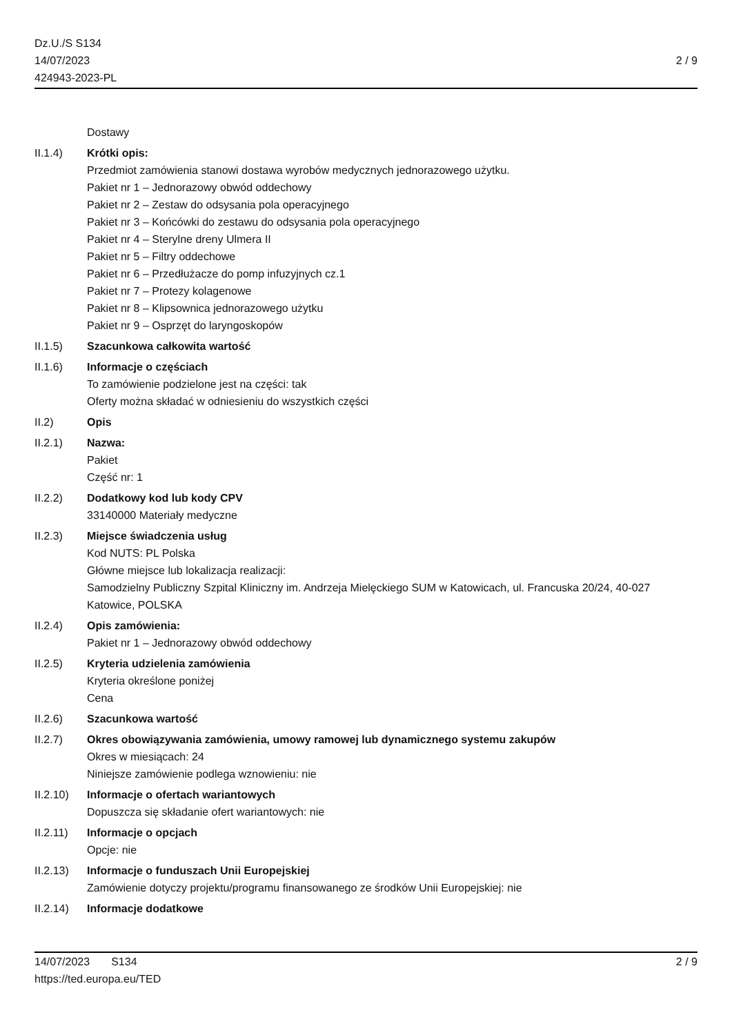Dz.U./S S134
14/07/2023
424943-2023-PL
2 / 9
Dostawy
II.1.4) Krótki opis:
Przedmiot zamówienia stanowi dostawa wyrobów medycznych jednorazowego użytku.
Pakiet nr 1 – Jednorazowy obwód oddechowy
Pakiet nr 2 – Zestaw do odsysania pola operacyjnego
Pakiet nr 3 – Końcówki do zestawu do odsysania pola operacyjnego
Pakiet nr 4 – Sterylne dreny Ulmera II
Pakiet nr 5 – Filtry oddechowe
Pakiet nr 6 – Przedłużacze do pomp infuzyjnych cz.1
Pakiet nr 7 – Protezy kolagenowe
Pakiet nr 8 – Klipsownica jednorazowego użytku
Pakiet nr 9 – Osprzęt do laryngoskopów
II.1.5) Szacunkowa całkowita wartość
II.1.6) Informacje o częściach
To zamówienie podzielone jest na części: tak
Oferty można składać w odniesieniu do wszystkich części
II.2) Opis
II.2.1) Nazwa:
Pakiet
Część nr: 1
II.2.2) Dodatkowy kod lub kody CPV
33140000 Materiały medyczne
II.2.3) Miejsce świadczenia usług
Kod NUTS: PL Polska
Główne miejsce lub lokalizacja realizacji:
Samodzielny Publiczny Szpital Kliniczny im. Andrzeja Mielęckiego SUM w Katowicach, ul. Francuska 20/24, 40-027 Katowice, POLSKA
II.2.4) Opis zamówienia:
Pakiet nr 1 – Jednorazowy obwód oddechowy
II.2.5) Kryteria udzielenia zamówienia
Kryteria określone poniżej
Cena
II.2.6) Szacunkowa wartość
II.2.7) Okres obowiązywania zamówienia, umowy ramowej lub dynamicznego systemu zakupów
Okres w miesiącach: 24
Niniejsze zamówienie podlega wznowieniu: nie
II.2.10)
Informacje o ofertach wariantowych
Dopuszcza się składanie ofert wariantowych: nie
II.2.11)
Informacje o opcjach
Opcje: nie
II.2.13)
Informacje o funduszach Unii Europejskiej
Zamówienie dotyczy projektu/programu finansowanego ze środków Unii Europejskiej: nie
II.2.14)
Informacje dodatkowe
14/07/2023 S134
https://ted.europa.eu/TED
2 / 9